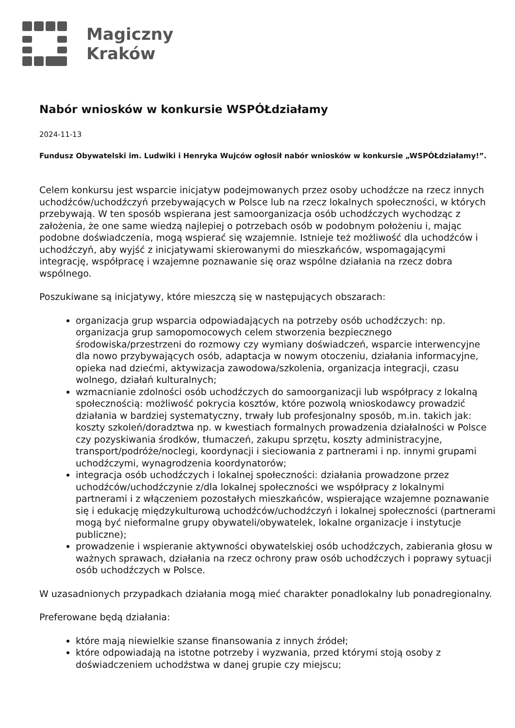Magiczny
Kraków
Nabór wniosków w konkursie WSPÓŁdziałamy
2024-11-13
Fundusz Obywatelski im. Ludwiki i Henryka Wujców ogłosił nabór wniosków w konkursie „WSPÓŁdziałamy!”.
Celem konkursu jest wsparcie inicjatyw podejmowanych przez osoby uchodźcze na rzecz innych uchodźców/uchodźczyń przebywających w Polsce lub na rzecz lokalnych społeczności, w których przebywają. W ten sposób wspierana jest samoorganizacja osób uchodźczych wychodząc z założenia, że one same wiedzą najlepiej o potrzebach osób w podobnym położeniu i, mając podobne doświadczenia, mogą wspierać się wzajemnie. Istnieje też możliwość dla uchodźców i uchodźczyń, aby wyjść z inicjatywami skierowanymi do mieszkańców, wspomagającymi integrację, współpracę i wzajemne poznawanie się oraz wspólne działania na rzecz dobra wspólnego.
Poszukiwane są inicjatywy, które mieszczą się w następujących obszarach:
organizacja grup wsparcia odpowiadających na potrzeby osób uchodźczych: np. organizacja grup samopomocowych celem stworzenia bezpiecznego środowiska/przestrzeni do rozmowy czy wymiany doświadczeń, wsparcie interwencyjne dla nowo przybywających osób, adaptacja w nowym otoczeniu, działania informacyjne, opieka nad dziećmi, aktywizacja zawodowa/szkolenia, organizacja integracji, czasu wolnego, działań kulturalnych;
wzmacnianie zdolności osób uchodźczych do samoorganizacji lub współpracy z lokalną społecznością: możliwość pokrycia kosztów, które pozwolą wnioskodawcy prowadzić działania w bardziej systematyczny, trwały lub profesjonalny sposób, m.in. takich jak: koszty szkoleń/doradztwa np. w kwestiach formalnych prowadzenia działalności w Polsce czy pozyskiwania środków, tłumaczeń, zakupu sprzętu, koszty administracyjne, transport/podróże/noclegi, koordynacji i sieciowania z partnerami i np. innymi grupami uchodźczymi, wynagrodzenia koordynatorów;
integracja osób uchodźczych i lokalnej społeczności: działania prowadzone przez uchodźców/uchodźczynie z/dla lokalnej społeczności we współpracy z lokalnymi partnerami i z włączeniem pozostałych mieszkańców, wspierające wzajemne poznawanie się i edukację międzykulturową uchodźców/uchodźczyń i lokalnej społeczności (partnerami mogą być nieformalne grupy obywateli/obywatelek, lokalne organizacje i instytucje publiczne);
prowadzenie i wspieranie aktywności obywatelskiej osób uchodźczych, zabierania głosu w ważnych sprawach, działania na rzecz ochrony praw osób uchodźczych i poprawy sytuacji osób uchodźczych w Polsce.
W uzasadnionych przypadkach działania mogą mieć charakter ponadlokalny lub ponadregionalny.
Preferowane będą działania:
które mają niewielkie szanse finansowania z innych źródeł;
które odpowiadają na istotne potrzeby i wyzwania, przed którymi stoją osoby z doświadczeniem uchodźstwa w danej grupie czy miejscu;